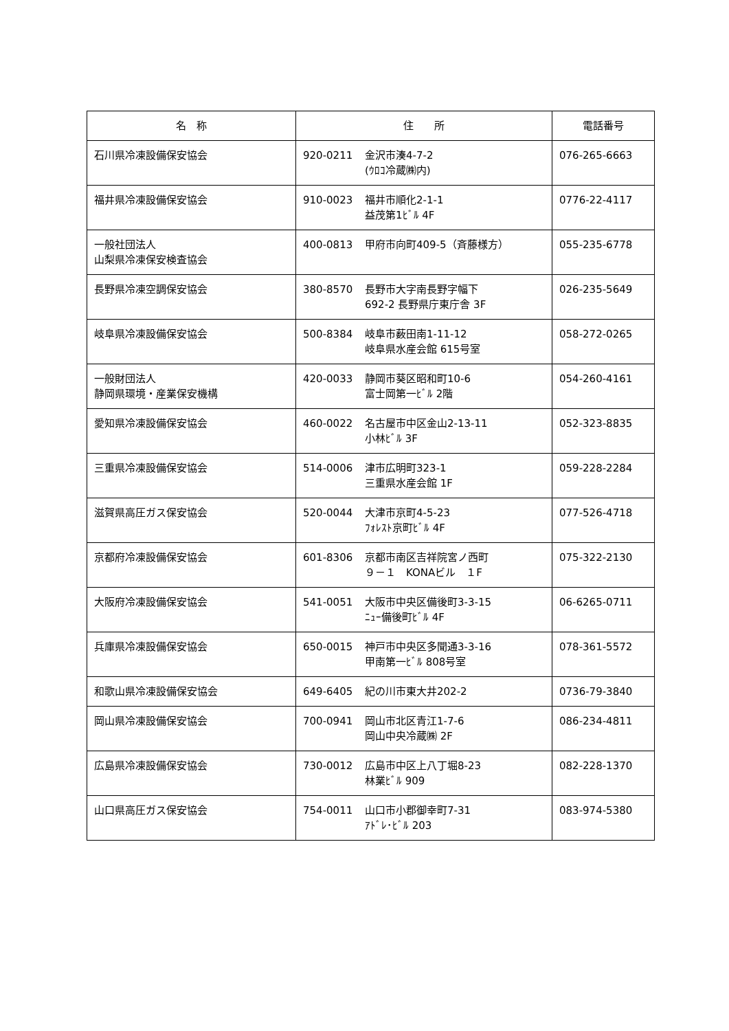| 名 称 | 住 所 | 電話番号 |
| --- | --- | --- |
| 石川県冷凍設備保安協会 | 920-0211 金沢市湊4-7-2 (ｳﾛｺ冷蔵㈱内) | 076-265-6663 |
| 福井県冷凍設備保安協会 | 910-0023 福井市順化2-1-1 益茂第1ﾋﾞﾙ 4F | 0776-22-4117 |
| 一般社団法人 山梨県冷凍保安検査協会 | 400-0813 甲府市向町409-5（斉藤様方） | 055-235-6778 |
| 長野県冷凍空調保安協会 | 380-8570 長野市大字南長野字幅下 692-2 長野県庁東庁舎 3F | 026-235-5649 |
| 岐阜県冷凍設備保安協会 | 500-8384 岐阜市薮田南1-11-12 岐阜県水産会館 615号室 | 058-272-0265 |
| 一般財団法人 静岡県環境・産業保安機構 | 420-0033 静岡市葵区昭和町10-6 富士岡第一ﾋﾞﾙ 2階 | 054-260-4161 |
| 愛知県冷凍設備保安協会 | 460-0022 名古屋市中区金山2-13-11 小林ﾋﾞﾙ 3F | 052-323-8835 |
| 三重県冷凍設備保安協会 | 514-0006 津市広明町323-1 三重県水産会館 1F | 059-228-2284 |
| 滋賀県高圧ガス保安協会 | 520-0044 大津市京町4-5-23 ﾌｫﾚｽﾄ京町ﾋﾞﾙ 4F | 077-526-4718 |
| 京都府冷凍設備保安協会 | 601-8306 京都市南区吉祥院宮ノ西町 ９－１ KONAビル １F | 075-322-2130 |
| 大阪府冷凍設備保安協会 | 541-0051 大阪市中央区備後町3-3-15 ﾆｭｰ備後町ﾋﾞﾙ 4F | 06-6265-0711 |
| 兵庫県冷凍設備保安協会 | 650-0015 神戸市中央区多聞通3-3-16 甲南第一ﾋﾞﾙ 808号室 | 078-361-5572 |
| 和歌山県冷凍設備保安協会 | 649-6405 紀の川市東大井202-2 | 0736-79-3840 |
| 岡山県冷凍設備保安協会 | 700-0941 岡山市北区青江1-7-6 岡山中央冷蔵㈱ 2F | 086-234-4811 |
| 広島県冷凍設備保安協会 | 730-0012 広島市中区上八丁堀8-23 林業ﾋﾞﾙ 909 | 082-228-1370 |
| 山口県高圧ガス保安協会 | 754-0011 山口市小郡御幸町7-31 ｱﾄﾞﾚ･ﾋﾞﾙ 203 | 083-974-5380 |